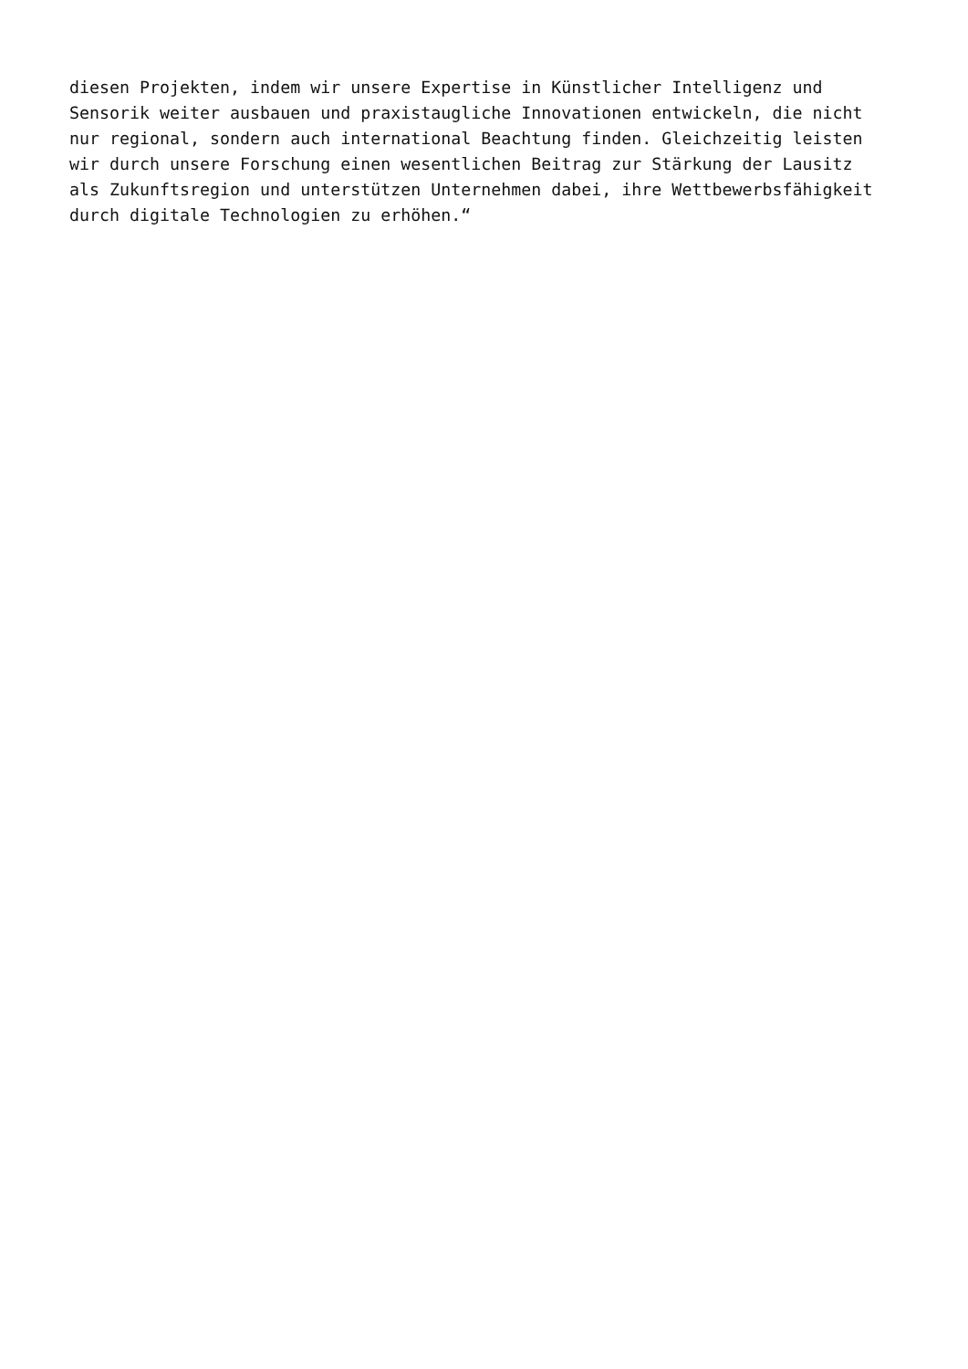diesen Projekten, indem wir unsere Expertise in Künstlicher Intelligenz und Sensorik weiter ausbauen und praxistaugliche Innovationen entwickeln, die nicht nur regional, sondern auch international Beachtung finden. Gleichzeitig leisten wir durch unsere Forschung einen wesentlichen Beitrag zur Stärkung der Lausitz als Zukunftsregion und unterstützen Unternehmen dabei, ihre Wettbewerbsfähigkeit durch digitale Technologien zu erhöhen.“